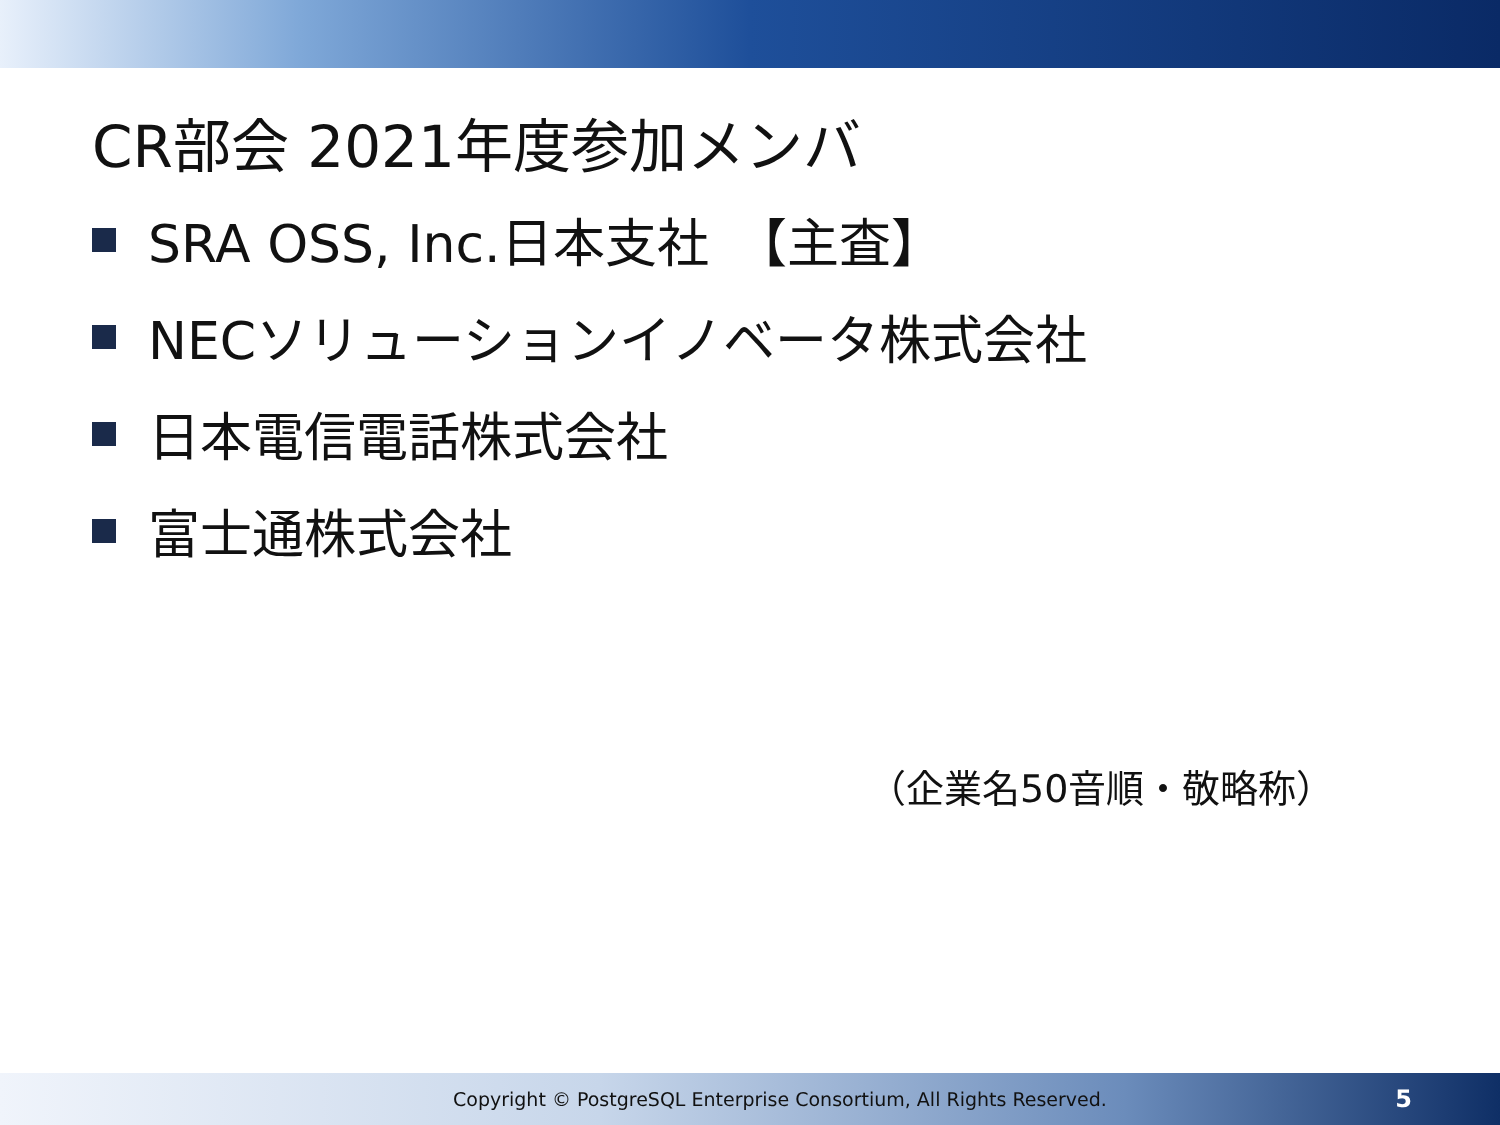CR部会 2021年度参加メンバ
SRA OSS, Inc.日本支社　【主査】
NECソリューションイノベータ株式会社
日本電信電話株式会社
富士通株式会社
（企業名50音順・敬略称）
Copyright © PostgreSQL Enterprise Consortium, All Rights Reserved. 5